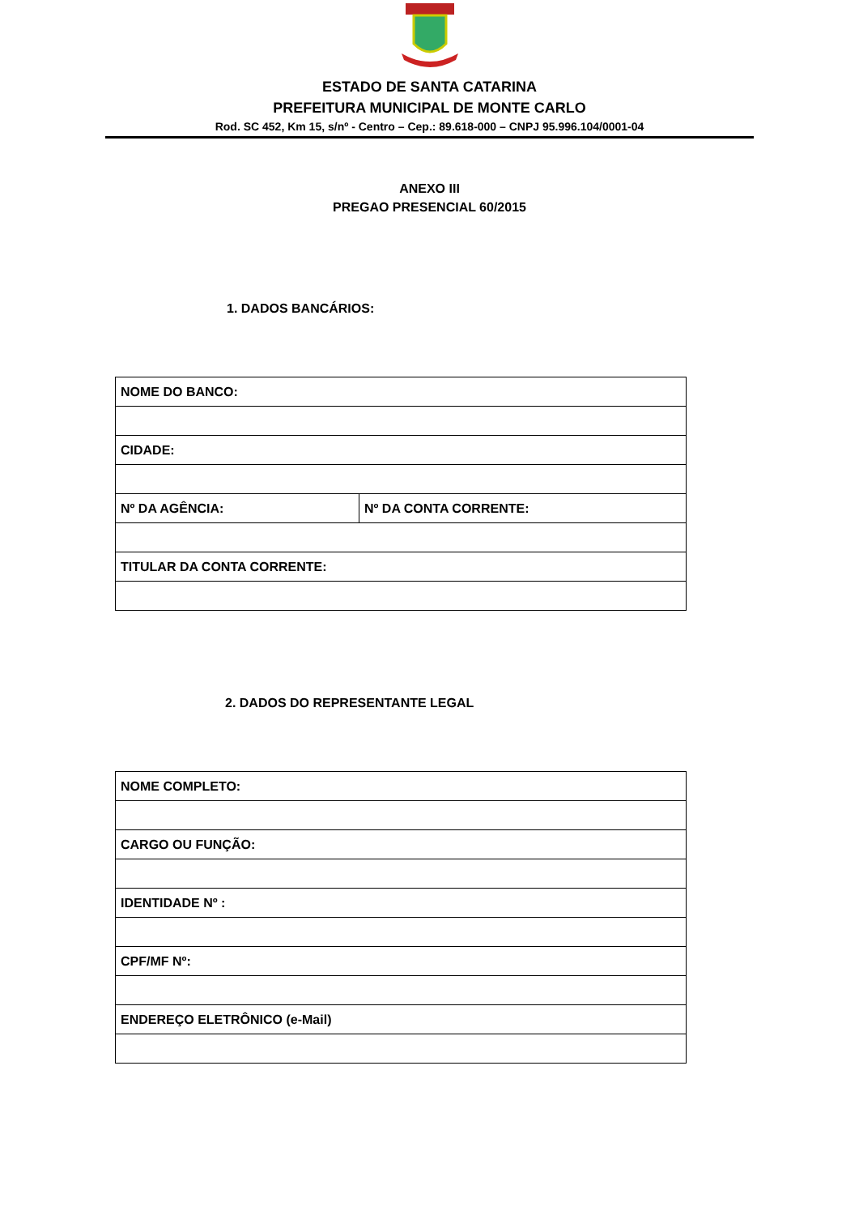ESTADO DE SANTA CATARINA
PREFEITURA MUNICIPAL DE MONTE CARLO
Rod. SC 452, Km 15, s/nº - Centro – Cep.: 89.618-000 – CNPJ 95.996.104/0001-04
ANEXO III
PREGAO PRESENCIAL 60/2015
1. DADOS BANCÁRIOS:
| NOME DO BANCO: | |
| CIDADE: | |
| Nº DA AGÊNCIA: | Nº DA CONTA CORRENTE: |
| TITULAR DA CONTA CORRENTE: | |
2. DADOS DO REPRESENTANTE LEGAL
| NOME COMPLETO: |
| CARGO OU FUNÇÃO: |
| IDENTIDADE Nº : |
| CPF/MF Nº: |
| ENDEREÇO ELETRÔNICO (e-Mail) |